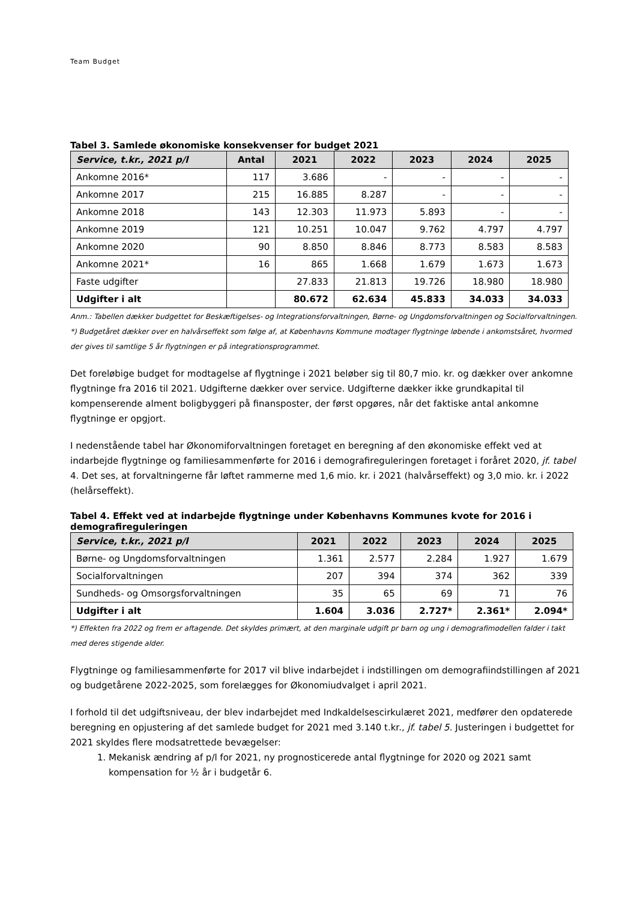Team Budget
Tabel 3. Samlede økonomiske konsekvenser for budget 2021
| Service, t.kr., 2021 p/l | Antal | 2021 | 2022 | 2023 | 2024 | 2025 |
| --- | --- | --- | --- | --- | --- | --- |
| Ankomne 2016* | 117 | 3.686 | - | - | - | - |
| Ankomne 2017 | 215 | 16.885 | 8.287 | - | - | - |
| Ankomne 2018 | 143 | 12.303 | 11.973 | 5.893 | - | - |
| Ankomne 2019 | 121 | 10.251 | 10.047 | 9.762 | 4.797 | 4.797 |
| Ankomne 2020 | 90 | 8.850 | 8.846 | 8.773 | 8.583 | 8.583 |
| Ankomne 2021* | 16 | 865 | 1.668 | 1.679 | 1.673 | 1.673 |
| Faste udgifter | | 27.833 | 21.813 | 19.726 | 18.980 | 18.980 |
| Udgifter i alt | | 80.672 | 62.634 | 45.833 | 34.033 | 34.033 |
Anm.: Tabellen dækker budgettet for Beskæftigelses- og Integrationsforvaltningen, Børne- og Ungdomsforvaltningen og Socialforvaltningen.
*) Budgetåret dækker over en halvårseffekt som følge af, at Københavns Kommune modtager flygtninge løbende i ankomstsåret, hvormed der gives til samtlige 5 år flygtningen er på integrationsprogrammet.
Det foreløbige budget for modtagelse af flygtninge i 2021 beløber sig til 80,7 mio. kr. og dækker over ankomne flygtninge fra 2016 til 2021. Udgifterne dækker over service. Udgifterne dækker ikke grundkapital til kompenserende alment boligbyggeri på finansposter, der først opgøres, når det faktiske antal ankomne flygtninge er opgjort.
I nedenstående tabel har Økonomiforvaltningen foretaget en beregning af den økonomiske effekt ved at indarbejde flygtninge og familiesammenførte for 2016 i demografireguleringen foretaget i foråret 2020, jf. tabel 4. Det ses, at forvaltningerne får løftet rammerne med 1,6 mio. kr. i 2021 (halvårseffekt) og 3,0 mio. kr. i 2022 (helårseffekt).
Tabel 4. Effekt ved at indarbejde flygtninge under Københavns Kommunes kvote for 2016 i demografireguleringen
| Service, t.kr., 2021 p/l | 2021 | 2022 | 2023 | 2024 | 2025 |
| --- | --- | --- | --- | --- | --- |
| Børne- og Ungdomsforvaltningen | 1.361 | 2.577 | 2.284 | 1.927 | 1.679 |
| Socialforvaltningen | 207 | 394 | 374 | 362 | 339 |
| Sundheds- og Omsorgsforvaltningen | 35 | 65 | 69 | 71 | 76 |
| Udgifter i alt | 1.604 | 3.036 | 2.727* | 2.361* | 2.094* |
*) Effekten fra 2022 og frem er aftagende. Det skyldes primært, at den marginale udgift pr barn og ung i demografimodellen falder i takt med deres stigende alder.
Flygtninge og familiesammenførte for 2017 vil blive indarbejdet i indstillingen om demografiindstillingen af 2021 og budgetårene 2022-2025, som forelægges for Økonomiudvalget i april 2021.
I forhold til det udgiftsniveau, der blev indarbejdet med Indkaldelsescirkulæret 2021, medfører den opdaterede beregning en opjustering af det samlede budget for 2021 med 3.140 t.kr., jf. tabel 5. Justeringen i budgettet for 2021 skyldes flere modsatrettede bevægelser:
1. Mekanisk ændring af p/l for 2021, ny prognosticerede antal flygtninge for 2020 og 2021 samt kompensation for ½ år i budgetår 6.